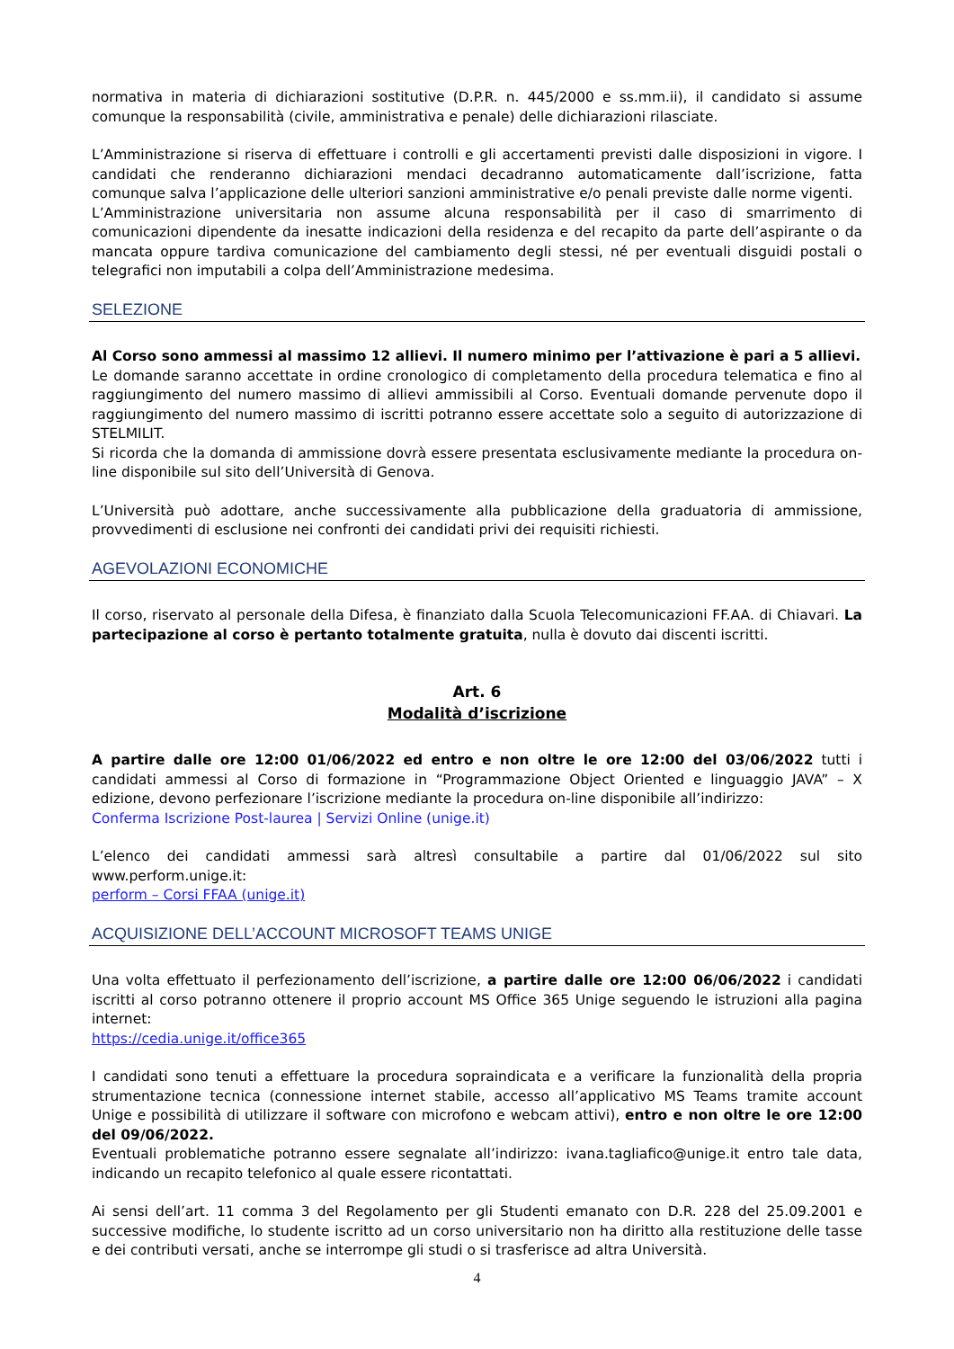normativa in materia di dichiarazioni sostitutive (D.P.R. n. 445/2000 e ss.mm.ii), il candidato si assume comunque la responsabilità (civile, amministrativa e penale) delle dichiarazioni rilasciate.
L’Amministrazione si riserva di effettuare i controlli e gli accertamenti previsti dalle disposizioni in vigore. I candidati che renderanno dichiarazioni mendaci decadranno automaticamente dall’iscrizione, fatta comunque salva l’applicazione delle ulteriori sanzioni amministrative e/o penali previste dalle norme vigenti.
L’Amministrazione universitaria non assume alcuna responsabilità per il caso di smarrimento di comunicazioni dipendente da inesatte indicazioni della residenza e del recapito da parte dell’aspirante o da mancata oppure tardiva comunicazione del cambiamento degli stessi, né per eventuali disguidi postali o telegrafici non imputabili a colpa dell’Amministrazione medesima.
SELEZIONE
Al Corso sono ammessi al massimo 12 allievi. Il numero minimo per l’attivazione è pari a 5 allievi.
Le domande saranno accettate in ordine cronologico di completamento della procedura telematica e fino al raggiungimento del numero massimo di allievi ammissibili al Corso. Eventuali domande pervenute dopo il raggiungimento del numero massimo di iscritti potranno essere accettate solo a seguito di autorizzazione di STELMILIT.
Si ricorda che la domanda di ammissione dovrà essere presentata esclusivamente mediante la procedura on-line disponibile sul sito dell’Università di Genova.
L’Università può adottare, anche successivamente alla pubblicazione della graduatoria di ammissione, provvedimenti di esclusione nei confronti dei candidati privi dei requisiti richiesti.
AGEVOLAZIONI ECONOMICHE
Il corso, riservato al personale della Difesa, è finanziato dalla Scuola Telecomunicazioni FF.AA. di Chiavari. La partecipazione al corso è pertanto totalmente gratuita, nulla è dovuto dai discenti iscritti.
Art. 6
Modalità d’iscrizione
A partire dalle ore 12:00 01/06/2022 ed entro e non oltre le ore 12:00 del 03/06/2022 tutti i candidati ammessi al Corso di formazione in “Programmazione Object Oriented e linguaggio JAVA” – X edizione, devono perfezionare l’iscrizione mediante la procedura on-line disponibile all’indirizzo:
Conferma Iscrizione Post-laurea | Servizi Online (unige.it)
L’elenco dei candidati ammessi sarà altresì consultabile a partire dal 01/06/2022 sul sito www.perform.unige.it:
perform – Corsi FFAA (unige.it)
ACQUISIZIONE DELL’ACCOUNT MICROSOFT TEAMS UNIGE
Una volta effettuato il perfezionamento dell’iscrizione, a partire dalle ore 12:00 06/06/2022 i candidati iscritti al corso potranno ottenere il proprio account MS Office 365 Unige seguendo le istruzioni alla pagina internet:
https://cedia.unige.it/office365
I candidati sono tenuti a effettuare la procedura sopraindicata e a verificare la funzionalità della propria strumentazione tecnica (connessione internet stabile, accesso all’applicativo MS Teams tramite account Unige e possibilità di utilizzare il software con microfono e webcam attivi), entro e non oltre le ore 12:00 del 09/06/2022.
Eventuali problematiche potranno essere segnalate all’indirizzo: ivana.tagliafico@unige.it entro tale data, indicando un recapito telefonico al quale essere ricontattati.
Ai sensi dell’art. 11 comma 3 del Regolamento per gli Studenti emanato con D.R. 228 del 25.09.2001 e successive modifiche, lo studente iscritto ad un corso universitario non ha diritto alla restituzione delle tasse e dei contributi versati, anche se interrompe gli studi o si trasferisce ad altra Università.
4